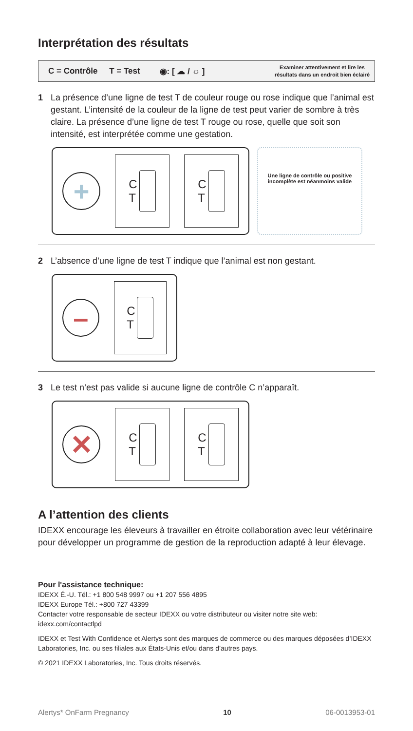Interprétation des résultats
C = Contrôle T = Test ◉: [ ☁ / ☼ ] Examiner attentivement et lire les
résultats dans un endroit bien éclairé
1 La présence d’une ligne de test T de couleur rouge ou rose indique que l’animal est gestant. L’intensité de la couleur de la ligne de test peut varier de sombre à très claire. La présence d’une ligne de test T rouge ou rose, quelle que soit son intensité, est interprétée comme une gestation.
+
C
T
C
T
Une ligne de contrôle ou positive incomplète est néanmoins valide
2 L’absence d’une ligne de test T indique que l’animal est non gestant.
–
C
T
3 Le test n’est pas valide si aucune ligne de contrôle C n’apparaît.
✕
C
T
C
T
A l’attention des clients
IDEXX encourage les éleveurs à travailler en étroite collaboration avec leur vétérinaire pour développer un programme de gestion de la reproduction adapté à leur élevage.
Pour l'assistance technique:
IDEXX É.-U. Tél.: +1 800 548 9997 ou +1 207 556 4895
IDEXX Europe Tél.: +800 727 43399
Contacter votre responsable de secteur IDEXX ou votre distributeur ou visiter notre site web: idexx.com/contactlpd
IDEXX et Test With Confidence et Alertys sont des marques de commerce ou des marques déposées d’IDEXX Laboratories, Inc. ou ses filiales aux États-Unis et/ou dans d’autres pays.
© 2021 IDEXX Laboratories, Inc. Tous droits réservés.
Alertys* OnFarm Pregnancy 10 06-0013953-01